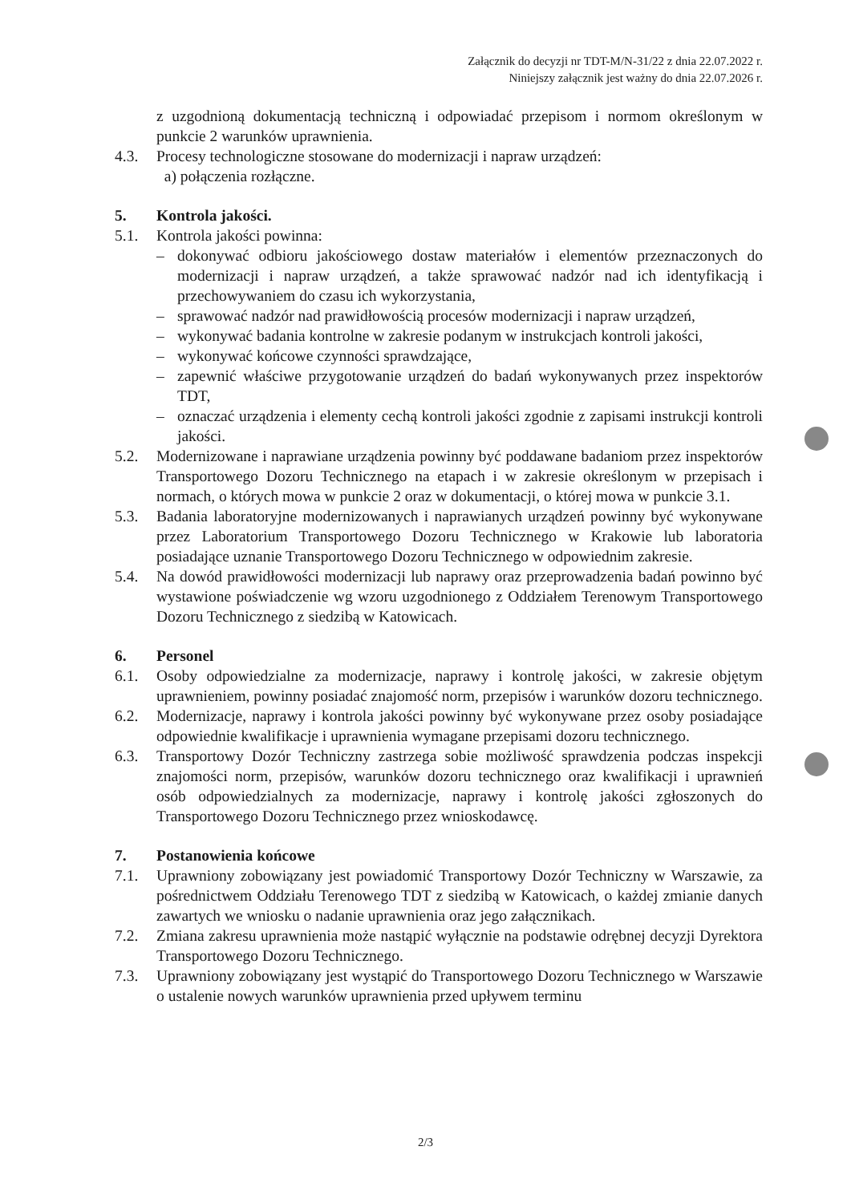Załącznik do decyzji nr TDT-M/N-31/22 z dnia 22.07.2022 r.
Niniejszy załącznik jest ważny do dnia 22.07.2026 r.
z uzgodnioną dokumentacją techniczną i odpowiadać przepisom i normom określonym w punkcie 2 warunków uprawnienia.
4.3. Procesy technologiczne stosowane do modernizacji i napraw urządzeń:
a) połączenia rozłączne.
5. Kontrola jakości.
5.1. Kontrola jakości powinna:
– dokonywać odbioru jakościowego dostaw materiałów i elementów przeznaczonych do modernizacji i napraw urządzeń, a także sprawować nadzór nad ich identyfikacją i przechowywaniem do czasu ich wykorzystania,
– sprawować nadzór nad prawidłowością procesów modernizacji i napraw urządzeń,
– wykonywać badania kontrolne w zakresie podanym w instrukcjach kontroli jakości,
– wykonywać końcowe czynności sprawdzające,
– zapewnić właściwe przygotowanie urządzeń do badań wykonywanych przez inspektorów TDT,
– oznaczać urządzenia i elementy cechą kontroli jakości zgodnie z zapisami instrukcji kontroli jakości.
5.2. Modernizowane i naprawiane urządzenia powinny być poddawane badaniom przez inspektorów Transportowego Dozoru Technicznego na etapach i w zakresie określonym w przepisach i normach, o których mowa w punkcie 2 oraz w dokumentacji, o której mowa w punkcie 3.1.
5.3. Badania laboratoryjne modernizowanych i naprawianych urządzeń powinny być wykonywane przez Laboratorium Transportowego Dozoru Technicznego w Krakowie lub laboratoria posiadające uznanie Transportowego Dozoru Technicznego w odpowiednim zakresie.
5.4. Na dowód prawidłowości modernizacji lub naprawy oraz przeprowadzenia badań powinno być wystawione poświadczenie wg wzoru uzgodnionego z Oddziałem Terenowym Transportowego Dozoru Technicznego z siedzibą w Katowicach.
6. Personel
6.1. Osoby odpowiedzialne za modernizacje, naprawy i kontrolę jakości, w zakresie objętym uprawnieniem, powinny posiadać znajomość norm, przepisów i warunków dozoru technicznego.
6.2. Modernizacje, naprawy i kontrola jakości powinny być wykonywane przez osoby posiadające odpowiednie kwalifikacje i uprawnienia wymagane przepisami dozoru technicznego.
6.3. Transportowy Dozór Techniczny zastrzega sobie możliwość sprawdzenia podczas inspekcji znajomości norm, przepisów, warunków dozoru technicznego oraz kwalifikacji i uprawnień osób odpowiedzialnych za modernizacje, naprawy i kontrolę jakości zgłoszonych do Transportowego Dozoru Technicznego przez wnioskodawcę.
7. Postanowienia końcowe
7.1. Uprawniony zobowiązany jest powiadomić Transportowy Dozór Techniczny w Warszawie, za pośrednictwem Oddziału Terenowego TDT z siedzibą w Katowicach, o każdej zmianie danych zawartych we wniosku o nadanie uprawnienia oraz jego załącznikach.
7.2. Zmiana zakresu uprawnienia może nastąpić wyłącznie na podstawie odrębnej decyzji Dyrektora Transportowego Dozoru Technicznego.
7.3. Uprawniony zobowiązany jest wystąpić do Transportowego Dozoru Technicznego w Warszawie o ustalenie nowych warunków uprawnienia przed upływem terminu
2/3